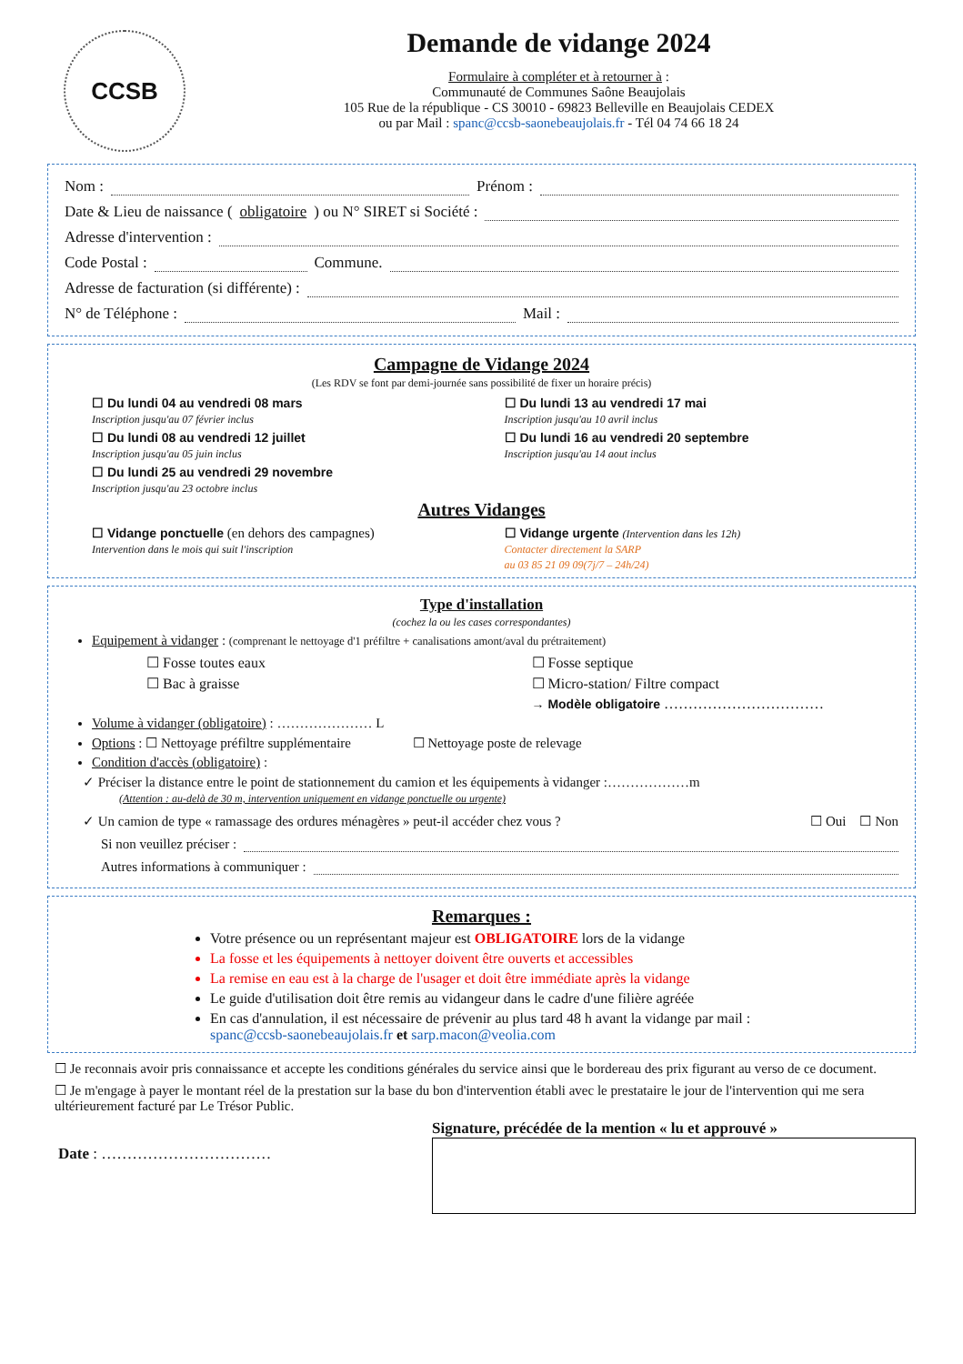CCSB
Demande de vidange 2024
Formulaire à compléter et à retourner à :
Communauté de Communes Saône Beaujolais
105 Rue de la république - CS 30010 - 69823 Belleville en Beaujolais CEDEX
ou par Mail : spanc@ccsb-saonebeaujolais.fr - Tél 04 74 66 18 24
Nom : Prénom :
Date & Lieu de naissance (obligatoire) ou N° SIRET si Société :
Adresse d'intervention :
Code Postal : Commune.
Adresse de facturation (si différente) :
N° de Téléphone : Mail :
Campagne de Vidange 2024
(Les RDV se font par demi-journée sans possibilité de fixer un horaire précis)
☐ Du lundi 04 au vendredi 08 mars
Inscription jusqu'au 07 février inclus
☐ Du lundi 13 au vendredi 17 mai
Inscription jusqu'au 10 avril inclus
☐ Du lundi 08 au vendredi 12 juillet
Inscription jusqu'au 05 juin inclus
☐ Du lundi 16 au vendredi 20 septembre
Inscription jusqu'au 14 aout inclus
☐ Du lundi 25 au vendredi 29 novembre
Inscription jusqu'au 23 octobre inclus
Autres Vidanges
☐ Vidange ponctuelle (en dehors des campagnes)
Intervention dans le mois qui suit l'inscription
☐ Vidange urgente (Intervention dans les 12h)
Contacter directement la SARP
au 03 85 21 09 09(7j/7 – 24h/24)
Type d'installation
(cochez la ou les cases correspondantes)
Equipement à vidanger : (comprenant le nettoyage d'1 préfiltre + canalisations amont/aval du prétraitement)
☐ Fosse toutes eaux
☐ Fosse septique
☐ Bac à graisse
☐ Micro-station/ Filtre compact
→ Modèle obligatoire ……………………………
Volume à vidanger (obligatoire) : ………………… L
Options : ☐ Nettoyage préfiltre supplémentaire ☐ Nettoyage poste de relevage
Condition d'accès (obligatoire) :
✓ Préciser la distance entre le point de stationnement du camion et les équipements à vidanger :………………m
(Attention : au-delà de 30 m, intervention uniquement en vidange ponctuelle ou urgente)
✓ Un camion de type « ramassage des ordures ménagères » peut-il accéder chez vous ? ☐ Oui ☐ Non
Si non veuillez préciser :
Autres informations à communiquer :
Remarques :
Votre présence ou un représentant majeur est OBLIGATOIRE lors de la vidange
La fosse et les équipements à nettoyer doivent être ouverts et accessibles
La remise en eau est à la charge de l'usager et doit être immédiate après la vidange
Le guide d'utilisation doit être remis au vidangeur dans le cadre d'une filière agréée
En cas d'annulation, il est nécessaire de prévenir au plus tard 48 h avant la vidange par mail :
spanc@ccsb-saonebeaujolais.fr et sarp.macon@veolia.com
☐ Je reconnais avoir pris connaissance et accepte les conditions générales du service ainsi que le bordereau des prix figurant au verso de ce document.
☐ Je m'engage à payer le montant réel de la prestation sur la base du bon d'intervention établi avec le prestataire le jour de l'intervention qui me sera ultérieurement facturé par Le Trésor Public.
Date : ……………………………
Signature, précédée de la mention « lu et approuvé »